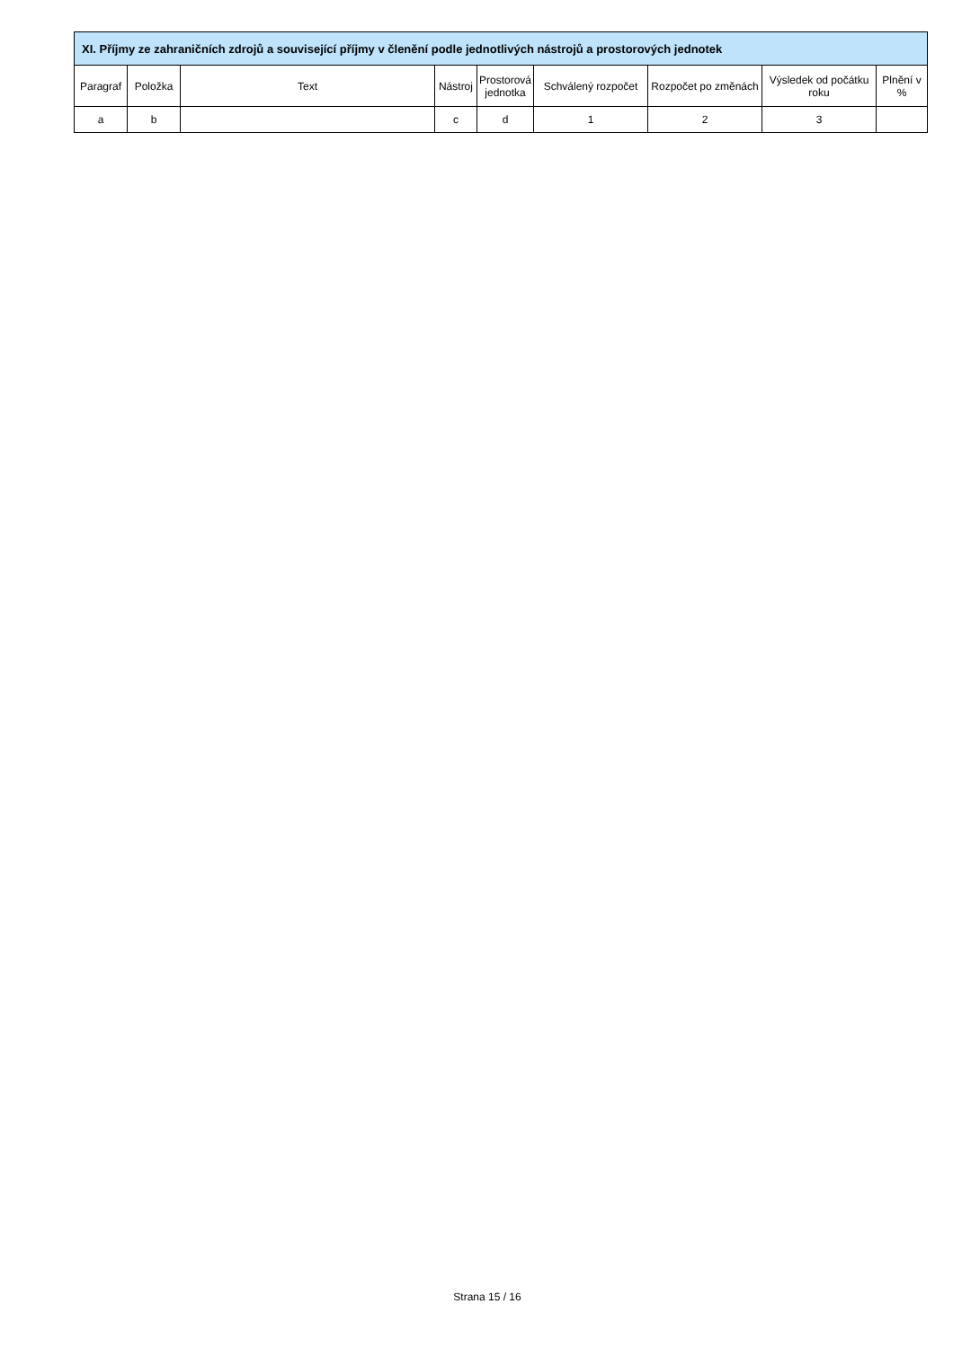| XI. Příjmy ze zahraničních zdrojů a související příjmy v členění podle jednotlivých nástrojů a prostorových jednotek | | | | | | | | |
| --- | --- | --- | --- | --- | --- | --- | --- | --- |
| Paragraf | Položka | Text | Nástroj | Prostorová jednotka | Schválený rozpočet | Rozpočet po změnách | Výsledek od počátku roku | Plnění v % |
| a | b | | c | d | 1 | 2 | 3 | |
Strana 15 / 16